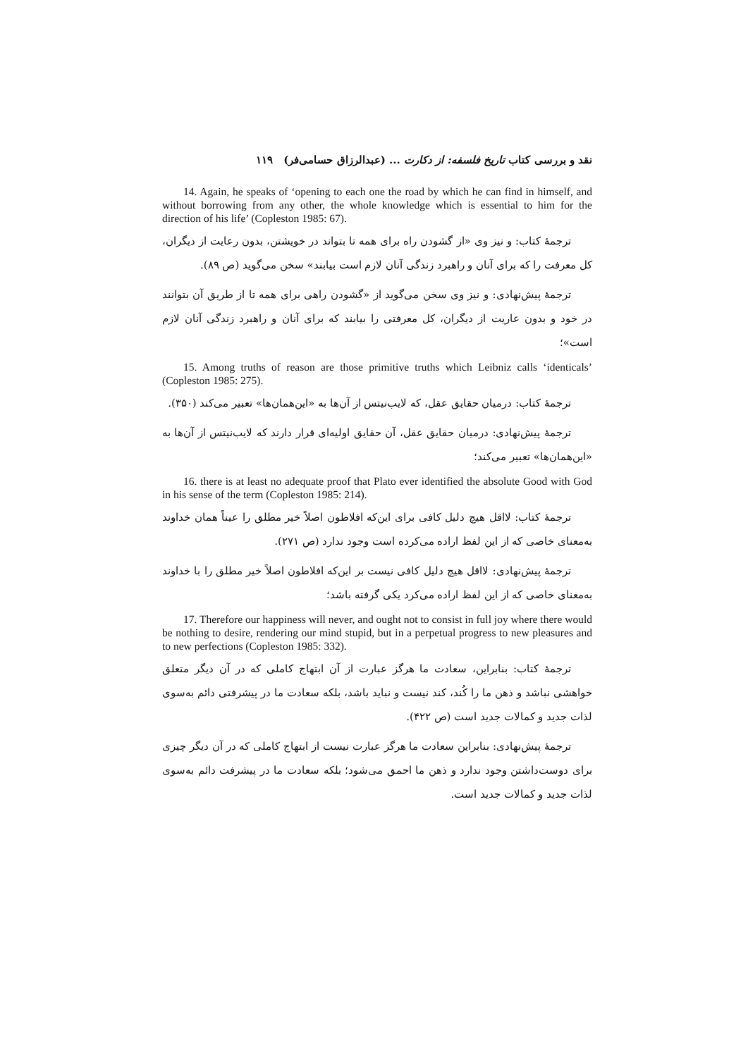نقد و بررسی کتاب تاریخ فلسفه: از دکارت ... (عبدالرزاق حسامی‌فر) ۱۱۹
14. Again, he speaks of ‘opening to each one the road by which he can find in himself, and without borrowing from any other, the whole knowledge which is essential to him for the direction of his life’ (Copleston 1985: 67).
ترجمهٔ کتاب: و نیز وی «از گشودن راه برای همه تا بتواند در خویشتن، بدون رعایت از دیگران، کل معرفت را که برای آنان و راهبرد زندگی آنان لازم است بیابند» سخن می‌گوید (ص ۸۹).
ترجمهٔ پیش‌نهادی: و نیز وی سخن می‌گوید از «گشودن راهی برای همه تا از طریق آن بتوانند در خود و بدون عاریت از دیگران، کل معرفتی را بیابند که برای آنان و راهبرد زندگی آنان لازم است»؛
15. Among truths of reason are those primitive truths which Leibniz calls ‘identicals’ (Copleston 1985: 275).
ترجمهٔ کتاب: درمیان حقایق عقل، که لایب‌نیتس از آن‌ها به «این‌همان‌ها» تعبیر می‌کند (۳۵۰).
ترجمهٔ پیش‌نهادی: درمیان حقایق عقل، آن حقایق اولیه‌ای قرار دارند که لایب‌نیتس از آن‌ها به «این‌همان‌ها» تعبیر می‌کند؛
16. there is at least no adequate proof that Plato ever identified the absolute Good with God in his sense of the term (Copleston 1985: 214).
ترجمهٔ کتاب: لااقل هیچ دلیل کافی برای این‌که افلاطون اصلاً خیر مطلق را عیناً همان خداوند به‌معنای خاصی که از این لفظ اراده می‌کرده است وجود ندارد (ص ۲۷۱).
ترجمهٔ پیش‌نهادی: لااقل هیچ دلیل کافی نیست بر این‌که افلاطون اصلاً خیر مطلق را با خداوند به‌معنای خاصی که از این لفظ اراده می‌کرد یکی گرفته باشد؛
17. Therefore our happiness will never, and ought not to consist in full joy where there would be nothing to desire, rendering our mind stupid, but in a perpetual progress to new pleasures and to new perfections (Copleston 1985: 332).
ترجمهٔ کتاب: بنابراین، سعادت ما هرگز عبارت از آن ابتهاج کاملی که در آن دیگر متعلق خواهشی نباشد و ذهن ما را کُند، کند نیست و نباید باشد، بلکه سعادت ما در پیشرفتی دائم به‌سوی لذات جدید و کمالات جدید است (ص ۴۲۲).
ترجمهٔ پیش‌نهادی: بنابراین سعادت ما هرگز عبارت نیست از ابتهاج کاملی که در آن دیگر چیزی برای دوست‌داشتن وجود ندارد و ذهن ما احمق می‌شود؛ بلکه سعادت ما در پیشرفت دائم به‌سوی لذات جدید و کمالات جدید است.